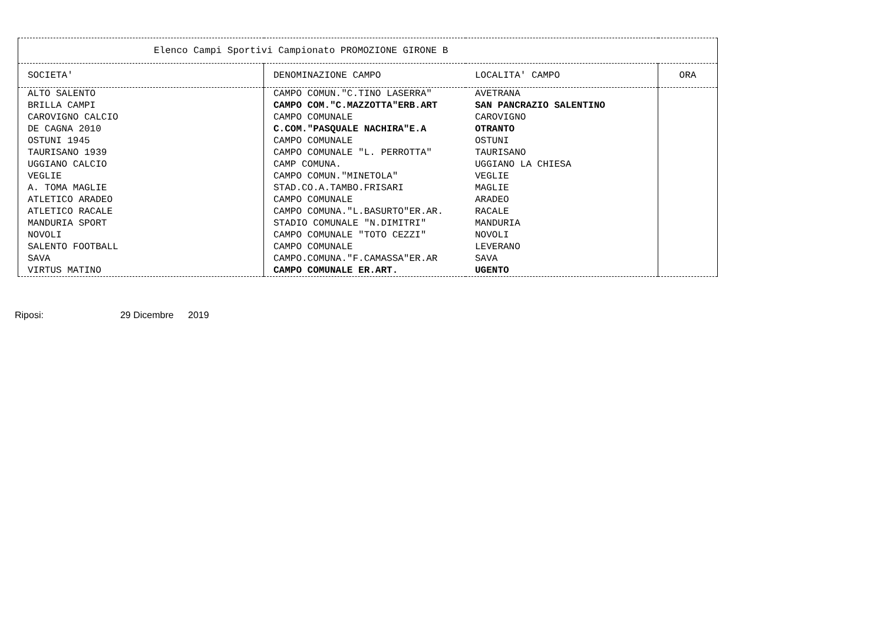| Elenco Campi Sportivi Campionato PROMOZIONE GIRONE B | | | |
| --- | --- | --- | --- |
| SOCIETA' | DENOMINAZIONE CAMPO | LOCALITA' CAMPO | ORA |
| ALTO SALENTO | CAMPO COMUN."C.TINO LASERRA" | AVETRANA | |
| BRILLA CAMPI | CAMPO COM."C.MAZZOTTA"ERB.ART | SAN PANCRAZIO SALENTINO | |
| CAROVIGNO CALCIO | CAMPO COMUNALE | CAROVIGNO | |
| DE CAGNA 2010 | C.COM."PASQUALE NACHIRA"E.A | OTRANTO | |
| OSTUNI 1945 | CAMPO COMUNALE | OSTUNI | |
| TAURISANO 1939 | CAMPO COMUNALE "L. PERROTTA" | TAURISANO | |
| UGGIANO CALCIO | CAMP COMUNA. | UGGIANO LA CHIESA | |
| VEGLIE | CAMPO COMUN."MINETOLA" | VEGLIE | |
| A. TOMA MAGLIE | STAD.CO.A.TAMBO.FRISARI | MAGLIE | |
| ATLETICO ARADEO | CAMPO COMUNALE | ARADEO | |
| ATLETICO RACALE | CAMPO COMUNA."L.BASURTO"ER.AR. | RACALE | |
| MANDURIA SPORT | STADIO COMUNALE "N.DIMITRI" | MANDURIA | |
| NOVOLI | CAMPO COMUNALE "TOTO CEZZI" | NOVOLI | |
| SALENTO FOOTBALL | CAMPO COMUNALE | LEVERANO | |
| SAVA | CAMPO.COMUNA."F.CAMASSA"ER.AR | SAVA | |
| VIRTUS MATINO | CAMPO COMUNALE ER.ART. | UGENTO | |
Riposi: 29 Dicembre 2019